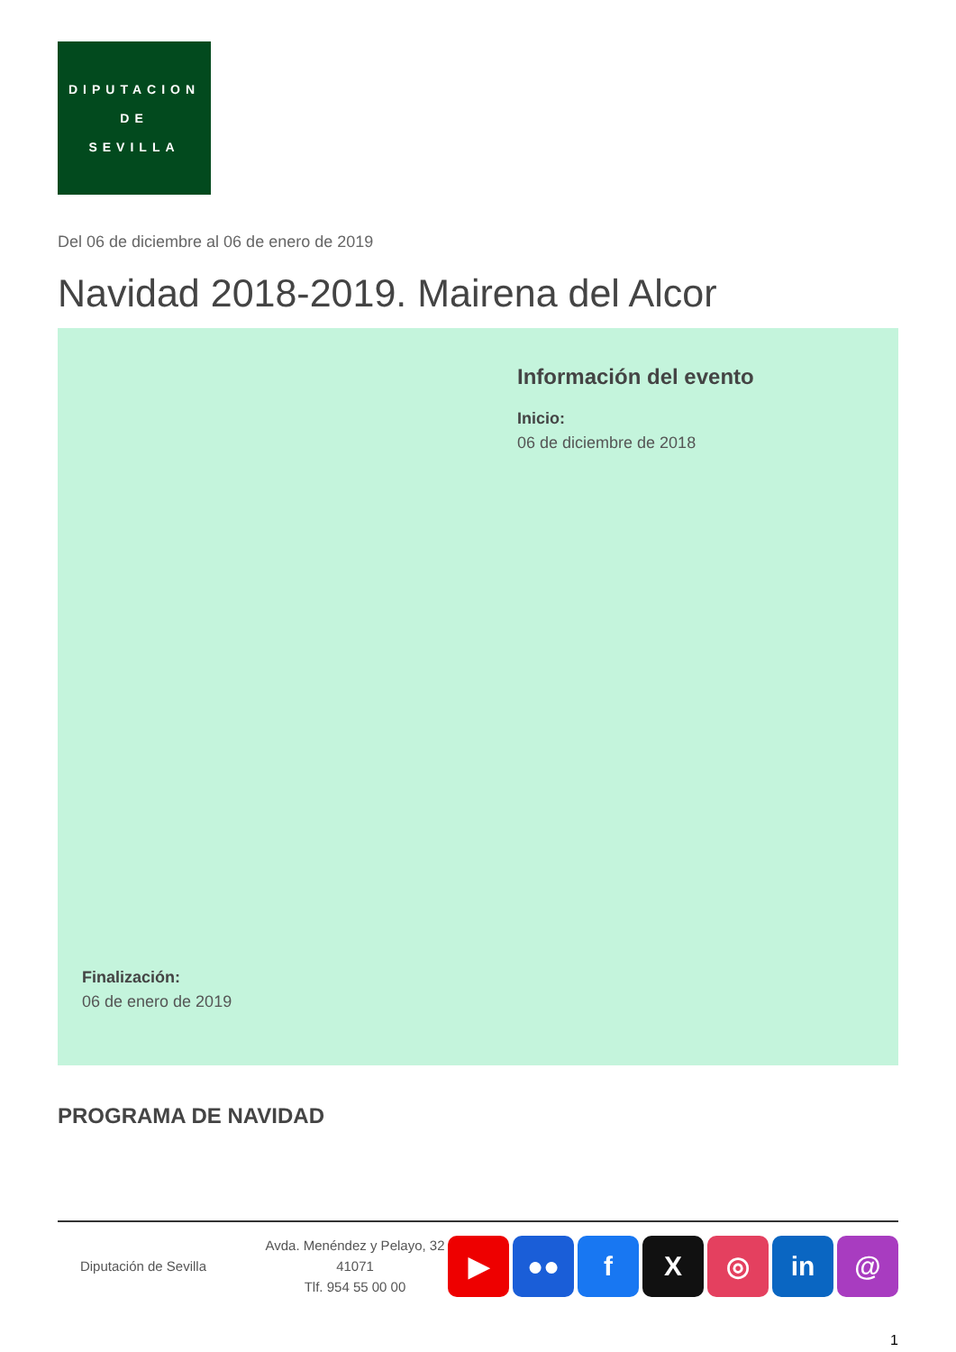DIPUTACION
DE
SEVILLA
Del 06 de diciembre al 06 de enero de 2019
Navidad 2018-2019. Mairena del Alcor
Información del evento
Inicio:
06 de diciembre de 2018
Finalización:
06 de enero de 2019
PROGRAMA DE NAVIDAD
Diputación de Sevilla
Avda. Menéndez y Pelayo, 32 41071
Tlf. 954 55 00 00
▶ ●● f X ◎ in @
1